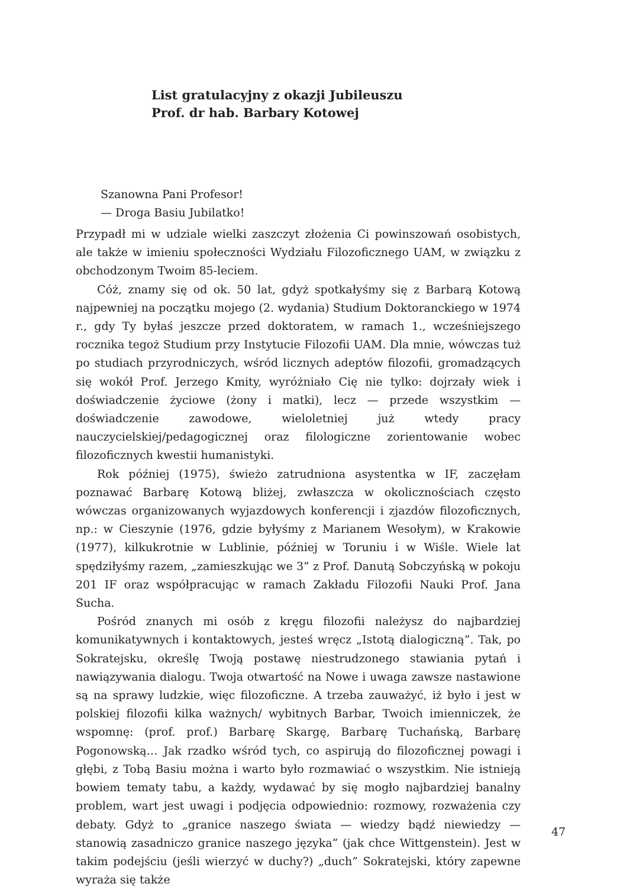List gratulacyjny z okazji Jubileuszu
Prof. dr hab. Barbary Kotowej
Szanowna Pani Profesor!
— Droga Basiu Jubilatko!
Przypadł mi w udziale wielki zaszczyt złożenia Ci powinszowań osobistych, ale także w imieniu społeczności Wydziału Filozoficznego UAM, w związku z obchodzonym Twoim 85-leciem.
Cóż, znamy się od ok. 50 lat, gdyż spotkałyśmy się z Barbarą Kotową najpewniej na początku mojego (2. wydania) Studium Doktoranckiego w 1974 r., gdy Ty byłaś jeszcze przed doktoratem, w ramach 1., wcześniejszego rocznika tegoż Studium przy Instytucie Filozofii UAM. Dla mnie, wówczas tuż po studiach przyrodniczych, wśród licznych adeptów filozofii, gromadzących się wokół Prof. Jerzego Kmity, wyróżniało Cię nie tylko: dojrzały wiek i doświadczenie życiowe (żony i matki), lecz — przede wszystkim — doświadczenie zawodowe, wieloletniej już wtedy pracy nauczycielskiej/pedagogicznej oraz filologiczne zorientowanie wobec filozoficznych kwestii humanistyki.
Rok później (1975), świeżo zatrudniona asystentka w IF, zaczęłam poznawać Barbarę Kotową bliżej, zwłaszcza w okolicznościach często wówczas organizowanych wyjazdowych konferencji i zjazdów filozoficznych, np.: w Cieszynie (1976, gdzie byłyśmy z Marianem Wesołym), w Krakowie (1977), kilkukrotnie w Lublinie, później w Toruniu i w Wiśle. Wiele lat spędziłyśmy razem, „zamieszkując we 3” z Prof. Danutą Sobczyńską w pokoju 201 IF oraz współpracując w ramach Zakładu Filozofii Nauki Prof. Jana Sucha.
Pośród znanych mi osób z kręgu filozofii należysz do najbardziej komunikatywnych i kontaktowych, jesteś wręcz „Istotą dialogiczną”. Tak, po Sokratejsku, określę Twoją postawę niestrudzonego stawiania pytań i nawiązywania dialogu. Twoja otwartość na Nowe i uwaga zawsze nastawione są na sprawy ludzkie, więc filozoficzne. A trzeba zauważyć, iż było i jest w polskiej filozofii kilka ważnych/ wybitnych Barbar, Twoich imienniczek, że wspomnę: (prof. prof.) Barbarę Skargę, Barbarę Tuchańską, Barbarę Pogonowską… Jak rzadko wśród tych, co aspirują do filozoficznej powagi i głębi, z Tobą Basiu można i warto było rozmawiać o wszystkim. Nie istnieją bowiem tematy tabu, a każdy, wydawać by się mogło najbardziej banalny problem, wart jest uwagi i podjęcia odpowiednio: rozmowy, rozważenia czy debaty. Gdyż to „granice naszego świata — wiedzy bądź niewiedzy — stanowią zasadniczo granice naszego języka” (jak chce Wittgenstein). Jest w takim podejściu (jeśli wierzyć w duchy?) „duch” Sokratejski, który zapewne wyraża się także
47